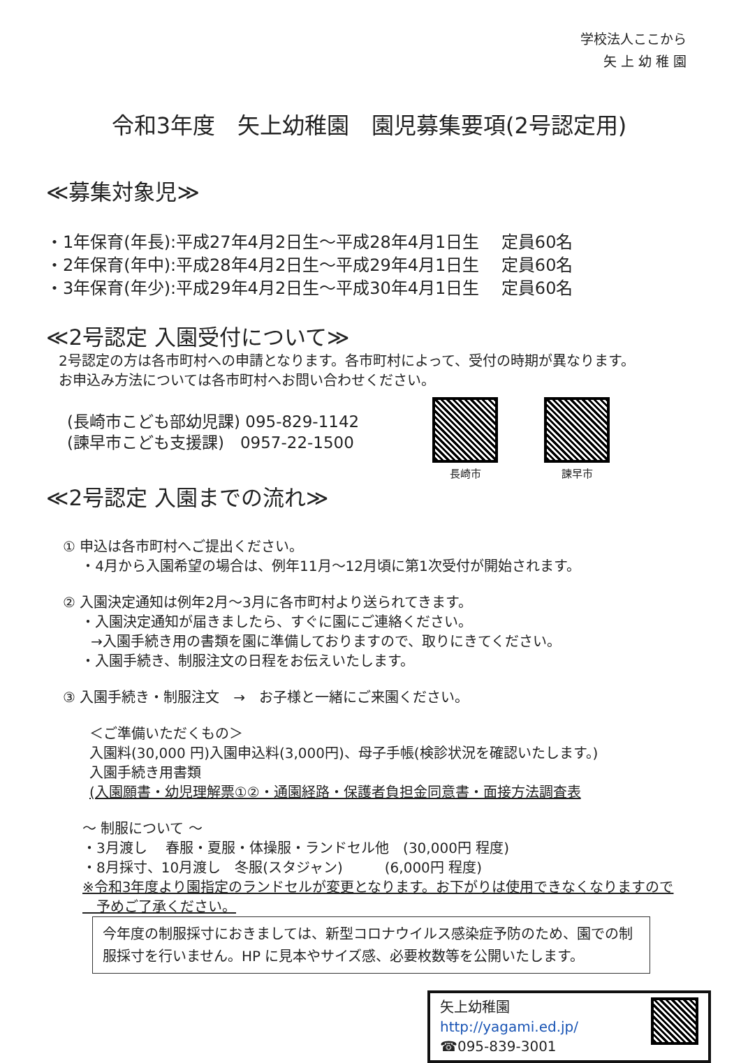学校法人ここから
矢 上 幼 稚 園
令和3年度　矢上幼稚園　園児募集要項(2号認定用)
≪募集対象児≫
・1年保育(年長):平成27年4月2日生～平成28年4月1日生　 定員60名
・2年保育(年中):平成28年4月2日生～平成29年4月1日生　 定員60名
・3年保育(年少):平成29年4月2日生～平成30年4月1日生　 定員60名
≪2号認定 入園受付について≫
2号認定の方は各市町村への申請となります。各市町村によって、受付の時期が異なります。
お申込み方法については各市町村へお問い合わせください。
(長崎市こども部幼児課) 095-829-1142
(諫早市こども支援課)　0957-22-1500
長崎市
諫早市
≪2号認定 入園までの流れ≫
① 申込は各市町村へご提出ください。
　 ・4月から入園希望の場合は、例年11月～12月頃に第1次受付が開始されます。
② 入園決定通知は例年2月～3月に各市町村より送られてきます。
　 ・入園決定通知が届きましたら、すぐに園にご連絡ください。
　　→入園手続き用の書類を園に準備しておりますので、取りにきてください。
　 ・入園手続き、制服注文の日程をお伝えいたします。
③ 入園手続き・制服注文　→　お子様と一緒にご来園ください。
＜ご準備いただくもの＞
入園料(30,000 円)入園申込料(3,000円)、母子手帳(検診状況を確認いたします。)
入園手続き用書類
(入園願書・幼児理解票①②・通園経路・保護者負担金同意書・面接方法調査表
～ 制服について ～
・3月渡し　 春服・夏服・体操服・ランドセル他　(30,000円 程度)
・8月採寸、10月渡し　冬服(スタジャン)　　　(6,000円 程度)
※令和3年度より園指定のランドセルが変更となります。お下がりは使用できなくなりますので
　予めご了承ください。
今年度の制服採寸におきましては、新型コロナウイルス感染症予防のため、園での制服採寸を行いません。HP に見本やサイズ感、必要枚数等を公開いたします。
矢上幼稚園
http://yagami.ed.jp/
☎095-839-3001